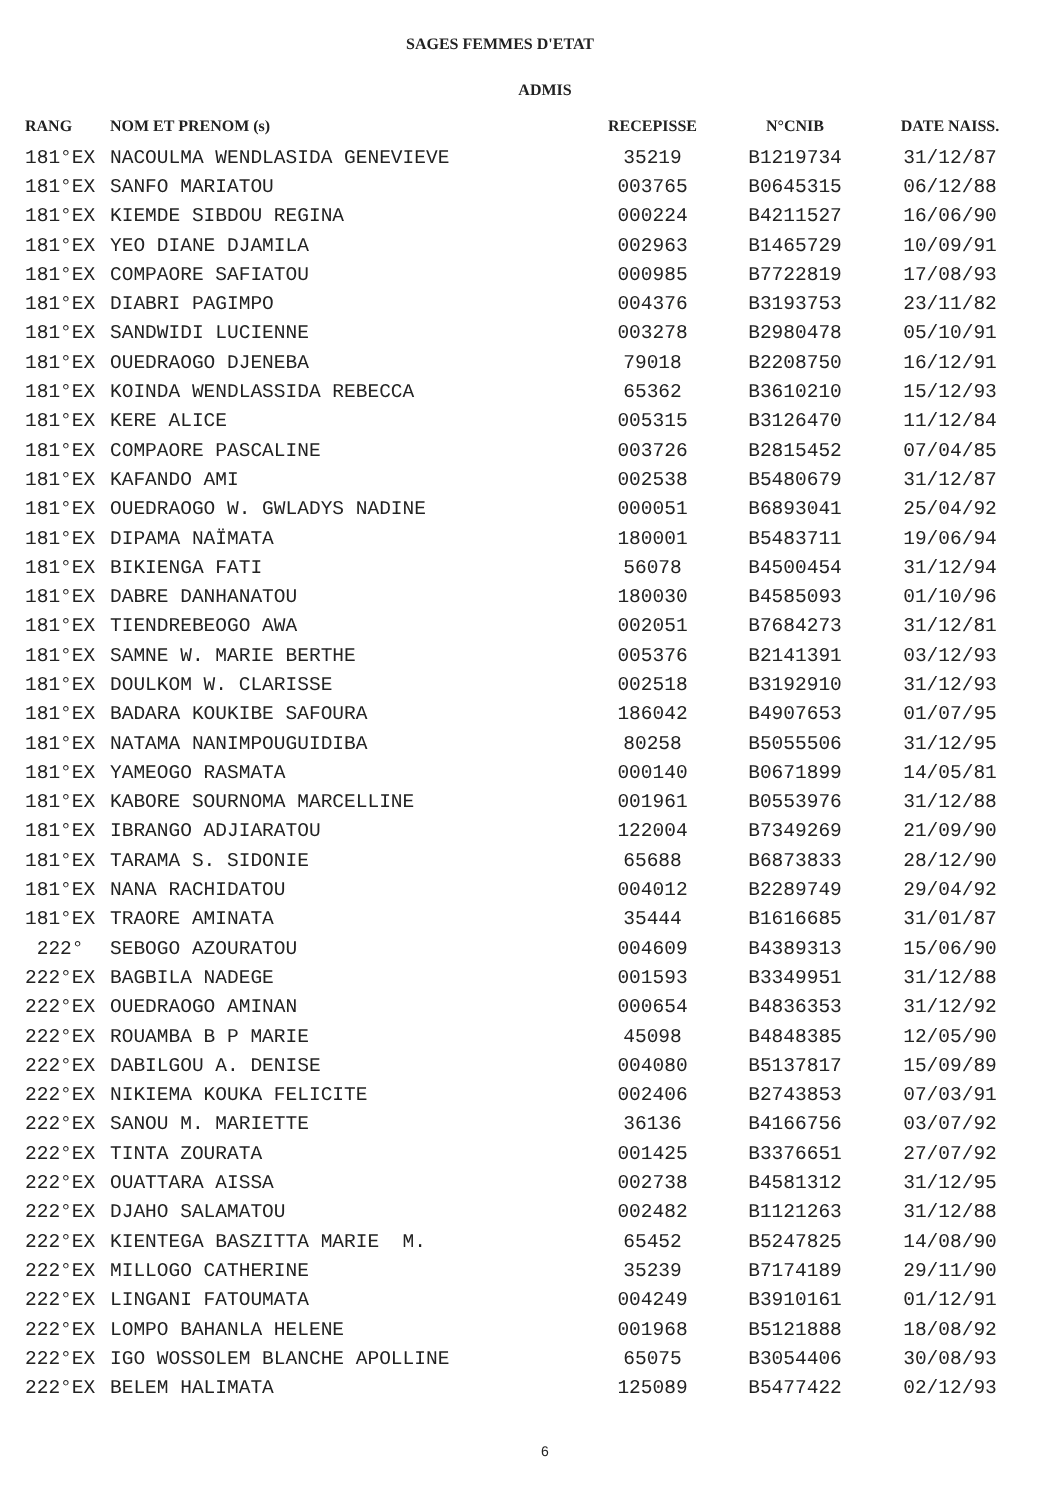SAGES FEMMES D'ETAT
ADMIS
| RANG | NOM ET PRENOM (s) | RECEPISSE | N°CNIB | DATE NAISS. |
| --- | --- | --- | --- | --- |
| 181°EX | NACOULMA WENDLASIDA GENEVIEVE | 35219 | B1219734 | 31/12/87 |
| 181°EX | SANFO MARIATOU | 003765 | B0645315 | 06/12/88 |
| 181°EX | KIEMDE SIBDOU REGINA | 000224 | B4211527 | 16/06/90 |
| 181°EX | YEO DIANE DJAMILA | 002963 | B1465729 | 10/09/91 |
| 181°EX | COMPAORE SAFIATOU | 000985 | B7722819 | 17/08/93 |
| 181°EX | DIABRI PAGIMPO | 004376 | B3193753 | 23/11/82 |
| 181°EX | SANDWIDI LUCIENNE | 003278 | B2980478 | 05/10/91 |
| 181°EX | OUEDRAOGO DJENEBA | 79018 | B2208750 | 16/12/91 |
| 181°EX | KOINDA WENDLASSIDA REBECCA | 65362 | B3610210 | 15/12/93 |
| 181°EX | KERE ALICE | 005315 | B3126470 | 11/12/84 |
| 181°EX | COMPAORE PASCALINE | 003726 | B2815452 | 07/04/85 |
| 181°EX | KAFANDO AMI | 002538 | B5480679 | 31/12/87 |
| 181°EX | OUEDRAOGO W. GWLADYS NADINE | 000051 | B6893041 | 25/04/92 |
| 181°EX | DIPAMA NAÏMATA | 180001 | B5483711 | 19/06/94 |
| 181°EX | BIKIENGA FATI | 56078 | B4500454 | 31/12/94 |
| 181°EX | DABRE DANHANATOU | 180030 | B4585093 | 01/10/96 |
| 181°EX | TIENDREBEOGO AWA | 002051 | B7684273 | 31/12/81 |
| 181°EX | SAMNE W. MARIE BERTHE | 005376 | B2141391 | 03/12/93 |
| 181°EX | DOULKOM W. CLARISSE | 002518 | B3192910 | 31/12/93 |
| 181°EX | BADARA KOUKIBE SAFOURA | 186042 | B4907653 | 01/07/95 |
| 181°EX | NATAMA NANIMPOUGUIDIBA | 80258 | B5055506 | 31/12/95 |
| 181°EX | YAMEOGO RASMATA | 000140 | B0671899 | 14/05/81 |
| 181°EX | KABORE SOURNOMA MARCELLINE | 001961 | B0553976 | 31/12/88 |
| 181°EX | IBRANGO ADJIARATOU | 122004 | B7349269 | 21/09/90 |
| 181°EX | TARAMA S. SIDONIE | 65688 | B6873833 | 28/12/90 |
| 181°EX | NANA RACHIDATOU | 004012 | B2289749 | 29/04/92 |
| 181°EX | TRAORE AMINATA | 35444 | B1616685 | 31/01/87 |
| 222° | SEBOGO AZOURATOU | 004609 | B4389313 | 15/06/90 |
| 222°EX | BAGBILA NADEGE | 001593 | B3349951 | 31/12/88 |
| 222°EX | OUEDRAOGO AMINAN | 000654 | B4836353 | 31/12/92 |
| 222°EX | ROUAMBA B P MARIE | 45098 | B4848385 | 12/05/90 |
| 222°EX | DABILGOU A. DENISE | 004080 | B5137817 | 15/09/89 |
| 222°EX | NIKIEMA KOUKA FELICITE | 002406 | B2743853 | 07/03/91 |
| 222°EX | SANOU M. MARIETTE | 36136 | B4166756 | 03/07/92 |
| 222°EX | TINTA ZOURATA | 001425 | B3376651 | 27/07/92 |
| 222°EX | OUATTARA AISSA | 002738 | B4581312 | 31/12/95 |
| 222°EX | DJAHO SALAMATOU | 002482 | B1121263 | 31/12/88 |
| 222°EX | KIENTEGA BASZITTA MARIE M. | 65452 | B5247825 | 14/08/90 |
| 222°EX | MILLOGO CATHERINE | 35239 | B7174189 | 29/11/90 |
| 222°EX | LINGANI FATOUMATA | 004249 | B3910161 | 01/12/91 |
| 222°EX | LOMPO BAHANLA HELENE | 001968 | B5121888 | 18/08/92 |
| 222°EX | IGO WOSSOLEM BLANCHE APOLLINE | 65075 | B3054406 | 30/08/93 |
| 222°EX | BELEM HALIMATA | 125089 | B5477422 | 02/12/93 |
6